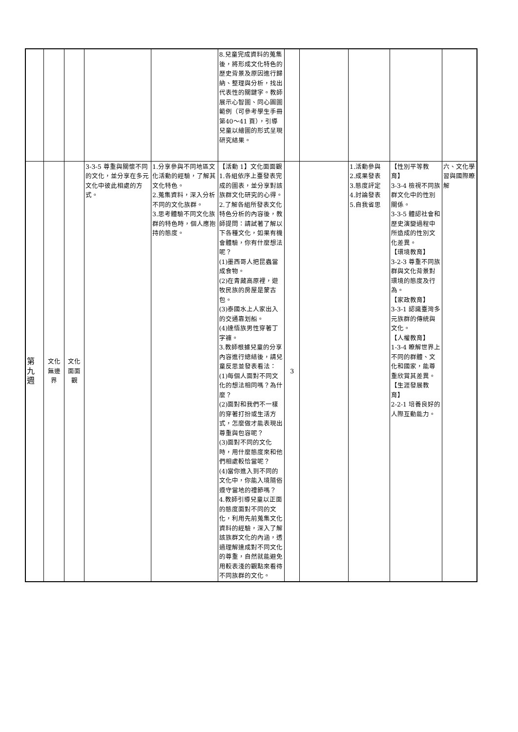| | | | | | 8.兒童完成資料的蒐集後，將形成文化特色的歷史背景及原因進行歸納、整理與分析，找出代表性的關鍵字。教師展示心智圖、同心圓圖範例（可參考學生手冊第40～41 頁），引導兒童以繪圖的形式呈現研究結果。 | | | | | |
| 第 九 週 | 文化 無邊 界 | 文化 面面 觀 | 3-3-5 尊重與關懷不同的文化，並分享在多元文化中彼此相處的方式。 | 1.分享參與不同地區文化活動的經驗，了解其文化特色。 2.蒐集資料，深入分析不同的文化族群。 3.思考體驗不同文化族群的特色時，個人應抱持的態度。 | 【活動 1】文化面面觀 1.各組依序上臺發表完成的圖表，並分享對該族群文化研究的心得。 2.了解各組所發表文化特色分析的內容後，教師提問：請試著了解以下各種文化，如果有機會體驗，你有什麼想法呢？ (1)墨西哥人把昆蟲當成食物。 (2)在青藏高原裡，遊牧民族的房屋是蒙古包。 (3)泰國水上人家出入的交通靠划船。 (4)達悟族男性穿著丁字褲。 3.教師根據兒童的分享內容進行總結後，請兒童反思並發表看法： (1)每個人面對不同文化的想法相同嗎？為什麼？ (2)面對和我們不一樣的穿著打扮或生活方式，怎麼做才能表現出尊重與包容呢？ (3)面對不同的文化時，用什麼態度來和他們相處較恰當呢？ (4)當你進入到不同的文化中，你能入境隨俗遵守當地的禮節嗎？ 4.教師引導兒童以正面的態度面對不同的文化，利用先前蒐集文化資料的經驗，深入了解該族群文化的內涵，透過理解達成對不同文化的尊重，自然就能避免用較表淺的觀點來看待不同族群的文化。 | 3 | | 1.活動參與 2.成果發表 3.態度評定 4.討論發表 5.自我省思 | 【性別平等教育】 3-3-4 檢視不同族群文化中的性別關係。 3-3-5 體認社會和歷史演變過程中所造成的性別文化差異。 【環境教育】 3-2-3 尊重不同族群與文化背景對環境的態度及行為。 【家政教育】 3-3-1 認識臺灣多元族群的傳統與文化。 【人權教育】 1-3-4 瞭解世界上不同的群體、文化和國家，能尊重欣賞其差異。 【生涯發展教育】 2-2-1 培養良好的人際互動能力。 | 六、文化學習與國際瞭解 |